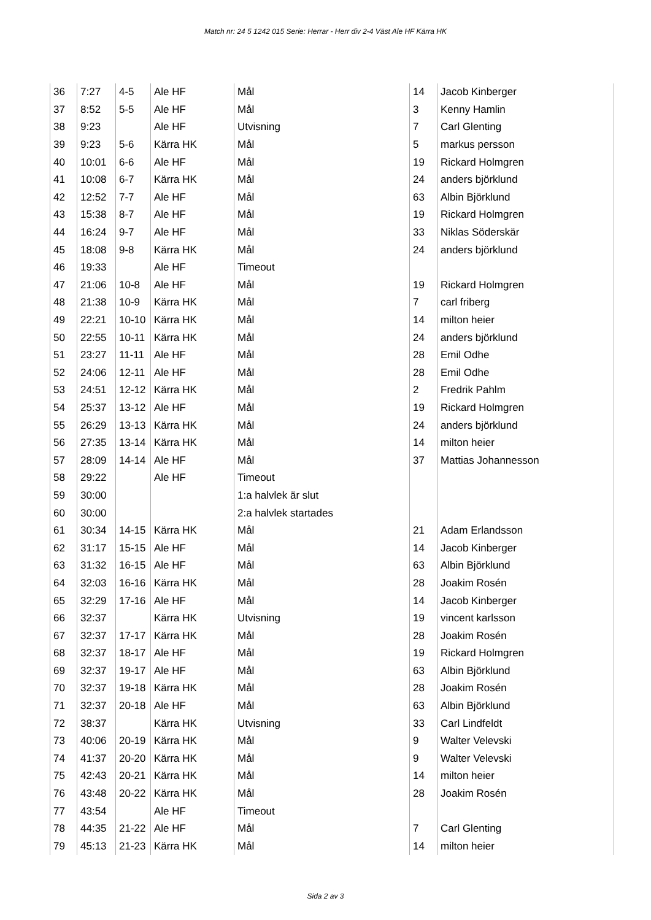Match nr: 24 5 1242 015 Serie: Herrar - Herr div 2-4 Väst Ale HF Kärra HK
| 36 | 7:27 | 4-5 | Ale HF | Mål | 14 | Jacob Kinberger |
| 37 | 8:52 | 5-5 | Ale HF | Mål | 3 | Kenny Hamlin |
| 38 | 9:23 | | Ale HF | Utvisning | 7 | Carl Glenting |
| 39 | 9:23 | 5-6 | Kärra HK | Mål | 5 | markus persson |
| 40 | 10:01 | 6-6 | Ale HF | Mål | 19 | Rickard Holmgren |
| 41 | 10:08 | 6-7 | Kärra HK | Mål | 24 | anders björklund |
| 42 | 12:52 | 7-7 | Ale HF | Mål | 63 | Albin Björklund |
| 43 | 15:38 | 8-7 | Ale HF | Mål | 19 | Rickard Holmgren |
| 44 | 16:24 | 9-7 | Ale HF | Mål | 33 | Niklas Söderskär |
| 45 | 18:08 | 9-8 | Kärra HK | Mål | 24 | anders björklund |
| 46 | 19:33 | | Ale HF | Timeout | | |
| 47 | 21:06 | 10-8 | Ale HF | Mål | 19 | Rickard Holmgren |
| 48 | 21:38 | 10-9 | Kärra HK | Mål | 7 | carl friberg |
| 49 | 22:21 | 10-10 | Kärra HK | Mål | 14 | milton heier |
| 50 | 22:55 | 10-11 | Kärra HK | Mål | 24 | anders björklund |
| 51 | 23:27 | 11-11 | Ale HF | Mål | 28 | Emil Odhe |
| 52 | 24:06 | 12-11 | Ale HF | Mål | 28 | Emil Odhe |
| 53 | 24:51 | 12-12 | Kärra HK | Mål | 2 | Fredrik Pahlm |
| 54 | 25:37 | 13-12 | Ale HF | Mål | 19 | Rickard Holmgren |
| 55 | 26:29 | 13-13 | Kärra HK | Mål | 24 | anders björklund |
| 56 | 27:35 | 13-14 | Kärra HK | Mål | 14 | milton heier |
| 57 | 28:09 | 14-14 | Ale HF | Mål | 37 | Mattias Johannesson |
| 58 | 29:22 | | Ale HF | Timeout | | |
| 59 | 30:00 | | | 1:a halvlek är slut | | |
| 60 | 30:00 | | | 2:a halvlek startades | | |
| 61 | 30:34 | 14-15 | Kärra HK | Mål | 21 | Adam Erlandsson |
| 62 | 31:17 | 15-15 | Ale HF | Mål | 14 | Jacob Kinberger |
| 63 | 31:32 | 16-15 | Ale HF | Mål | 63 | Albin Björklund |
| 64 | 32:03 | 16-16 | Kärra HK | Mål | 28 | Joakim Rosén |
| 65 | 32:29 | 17-16 | Ale HF | Mål | 14 | Jacob Kinberger |
| 66 | 32:37 | | Kärra HK | Utvisning | 19 | vincent karlsson |
| 67 | 32:37 | 17-17 | Kärra HK | Mål | 28 | Joakim Rosén |
| 68 | 32:37 | 18-17 | Ale HF | Mål | 19 | Rickard Holmgren |
| 69 | 32:37 | 19-17 | Ale HF | Mål | 63 | Albin Björklund |
| 70 | 32:37 | 19-18 | Kärra HK | Mål | 28 | Joakim Rosén |
| 71 | 32:37 | 20-18 | Ale HF | Mål | 63 | Albin Björklund |
| 72 | 38:37 | | Kärra HK | Utvisning | 33 | Carl Lindfeldt |
| 73 | 40:06 | 20-19 | Kärra HK | Mål | 9 | Walter Velevski |
| 74 | 41:37 | 20-20 | Kärra HK | Mål | 9 | Walter Velevski |
| 75 | 42:43 | 20-21 | Kärra HK | Mål | 14 | milton heier |
| 76 | 43:48 | 20-22 | Kärra HK | Mål | 28 | Joakim Rosén |
| 77 | 43:54 | | Ale HF | Timeout | | |
| 78 | 44:35 | 21-22 | Ale HF | Mål | 7 | Carl Glenting |
| 79 | 45:13 | 21-23 | Kärra HK | Mål | 14 | milton heier |
Sida 2 av 3